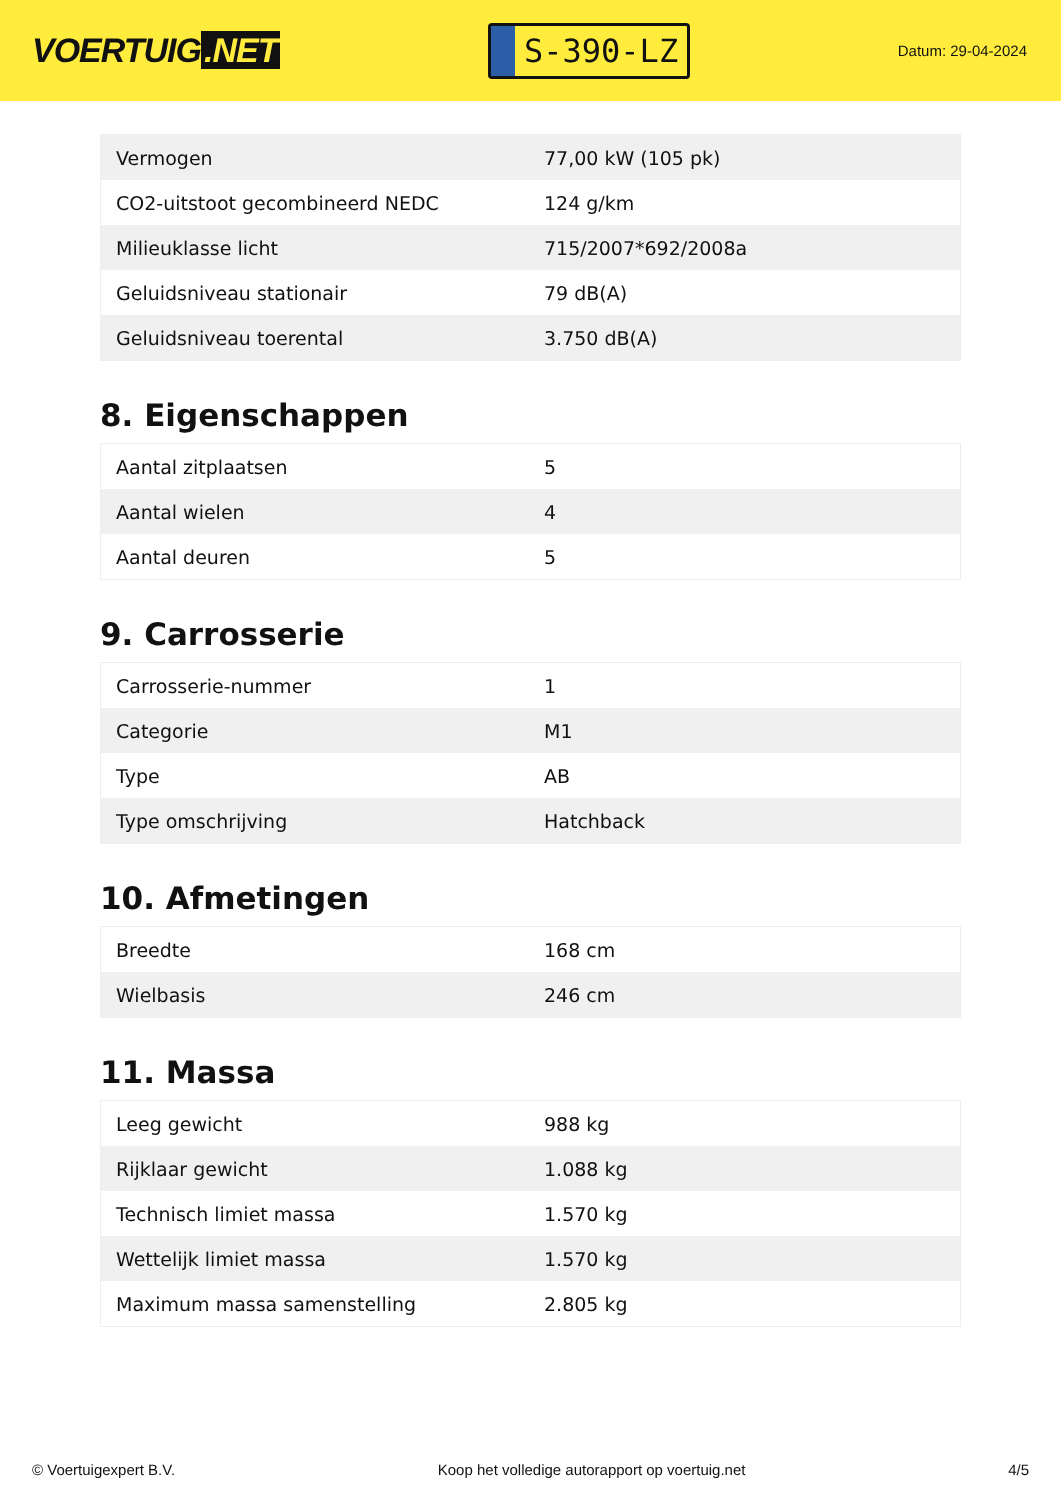VOERTUIG.NET
S-390-LZ
Datum: 29-04-2024
| Vermogen | 77,00 kW (105 pk) |
| CO2-uitstoot gecombineerd NEDC | 124 g/km |
| Milieuklasse licht | 715/2007*692/2008a |
| Geluidsniveau stationair | 79 dB(A) |
| Geluidsniveau toerental | 3.750 dB(A) |
8. Eigenschappen
| Aantal zitplaatsen | 5 |
| Aantal wielen | 4 |
| Aantal deuren | 5 |
9. Carrosserie
| Carrosserie-nummer | 1 |
| Categorie | M1 |
| Type | AB |
| Type omschrijving | Hatchback |
10. Afmetingen
| Breedte | 168 cm |
| Wielbasis | 246 cm |
11. Massa
| Leeg gewicht | 988 kg |
| Rijklaar gewicht | 1.088 kg |
| Technisch limiet massa | 1.570 kg |
| Wettelijk limiet massa | 1.570 kg |
| Maximum massa samenstelling | 2.805 kg |
© Voertuigexpert B.V. Koop het volledige autorapport op voertuig.net 4/5